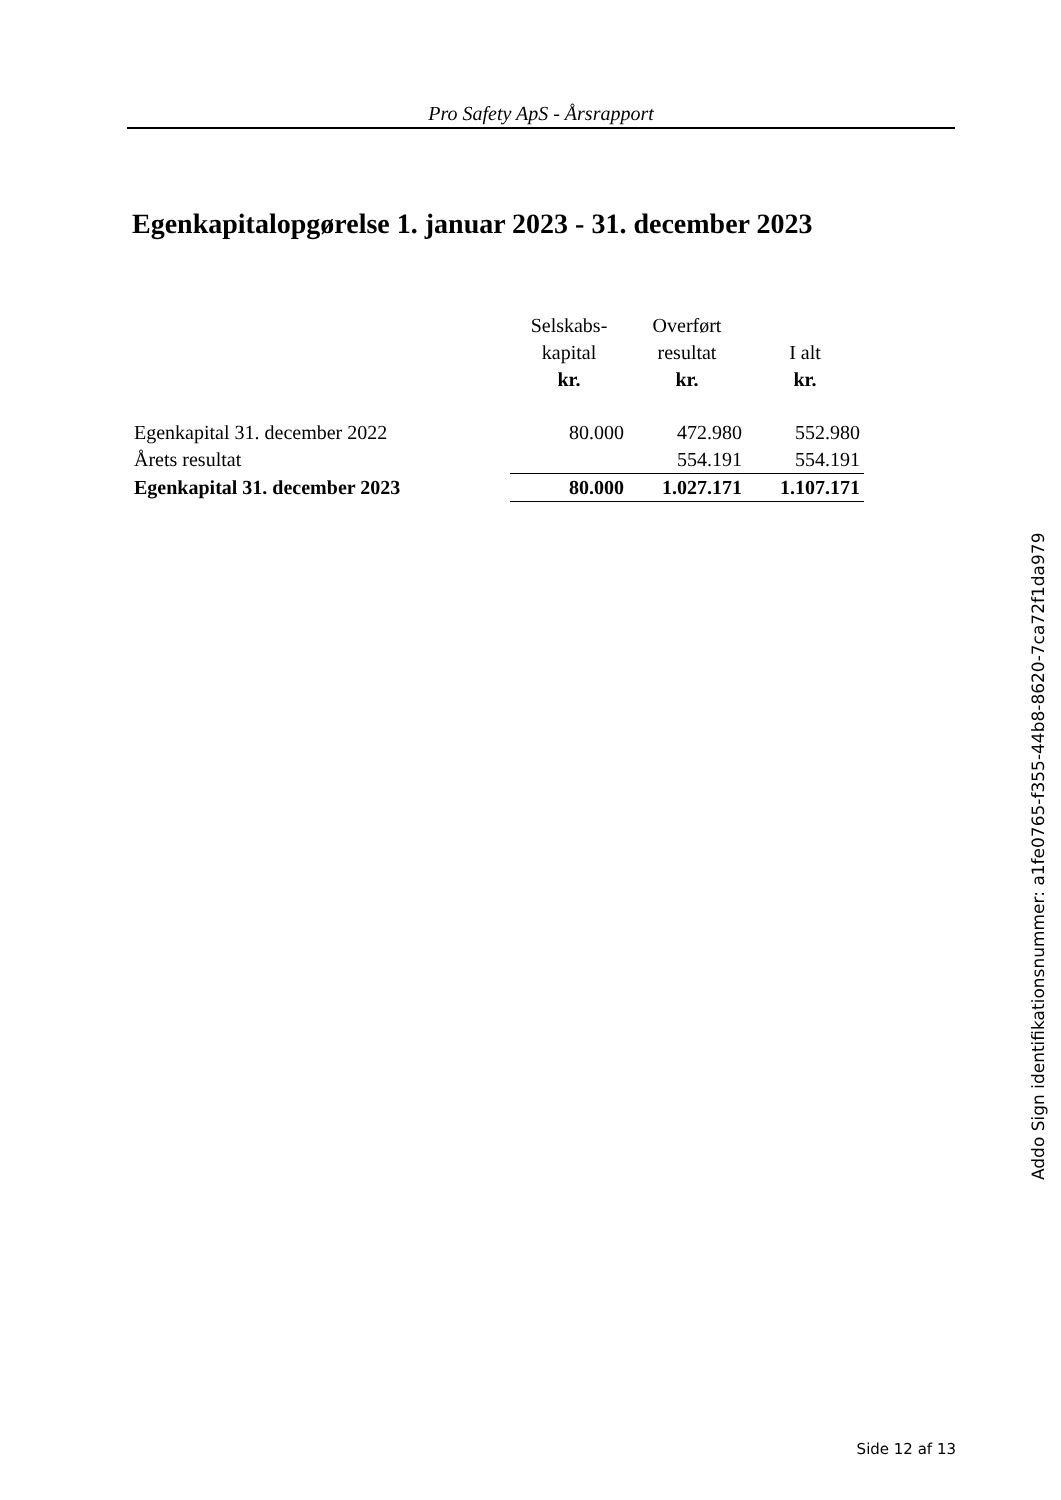Pro Safety ApS - Årsrapport
Egenkapitalopgørelse 1. januar 2023 - 31. december 2023
| | Selskabs- kapital kr. | Overført resultat kr. | I alt kr. |
| --- | --- | --- | --- |
| Egenkapital 31. december 2022 | 80.000 | 472.980 | 552.980 |
| Årets resultat | | 554.191 | 554.191 |
| Egenkapital 31. december 2023 | 80.000 | 1.027.171 | 1.107.171 |
Addo Sign identifikationsnummer: a1fe0765-f355-44b8-8620-7ca72f1da979
Side 12 af 13